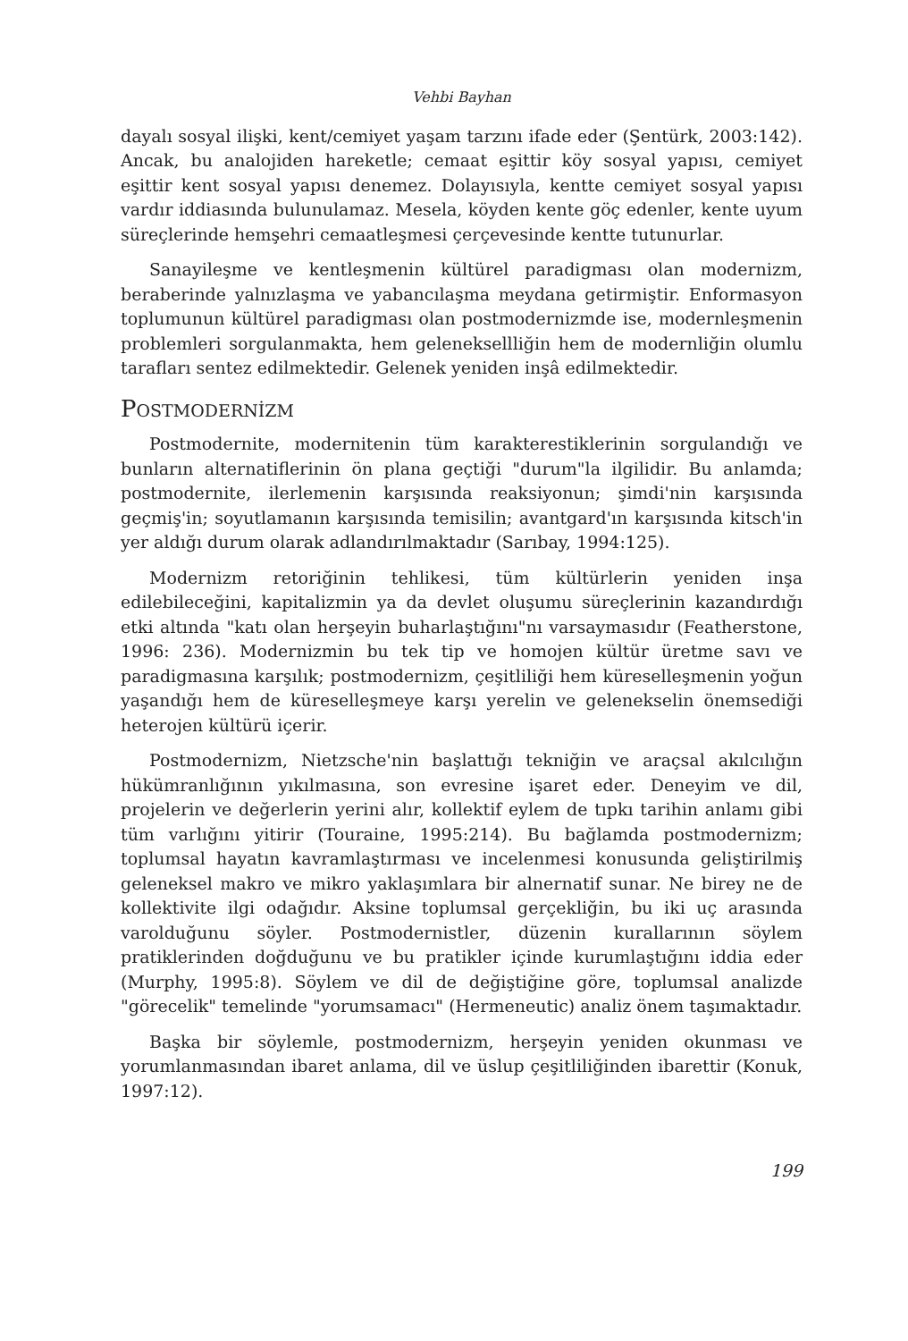Vehbi Bayhan
dayalı sosyal ilişki, kent/cemiyet yaşam tarzını ifade eder (Şentürk, 2003:142). Ancak, bu analojiden hareketle; cemaat eşittir köy sosyal yapısı, cemiyet eşittir kent sosyal yapısı denemez. Dolayısıyla, kentte cemiyet sosyal yapısı vardır iddiasında bulunulamaz. Mesela, köyden kente göç edenler, kente uyum süreçlerinde hemşehri cemaatleşmesi çerçevesinde kentte tutunurlar.
Sanayileşme ve kentleşmenin kültürel paradigması olan modernizm, beraberinde yalnızlaşma ve yabancılaşma meydana getirmiştir. Enformasyon toplumunun kültürel paradigması olan postmodernizmde ise, modernleşmenin problemleri sorgulanmakta, hem geleneksellliğin hem de modernliğin olumlu tarafları sentez edilmektedir. Gelenek yeniden inşâ edilmektedir.
POSTMODERNİZM
Postmodernite, modernitenin tüm karakterestiklerinin sorgulandığı ve bunların alternatiflerinin ön plana geçtiği "durum"la ilgilidir. Bu anlamda; postmodernite, ilerlemenin karşısında reaksiyonun; şimdi'nin karşısında geçmiş'in; soyutlamanın karşısında temisilin; avantgard'ın karşısında kitsch'in yer aldığı durum olarak adlandırılmaktadır (Sarıbay, 1994:125).
Modernizm retoriğinin tehlikesi, tüm kültürlerin yeniden inşa edilebileceğini, kapitalizmin ya da devlet oluşumu süreçlerinin kazandırdığı etki altında "katı olan herşeyin buharlaştığını"nı varsaymasıdır (Featherstone, 1996: 236). Modernizmin bu tek tip ve homojen kültür üretme savı ve paradigmasına karşılık; postmodernizm, çeşitliliği hem küreselleşmenin yoğun yaşandığı hem de küreselleşmeye karşı yerelin ve gelenekselin önemsediği heterojen kültürü içerir.
Postmodernizm, Nietzsche'nin başlattığı tekniğin ve araçsal akılcılığın hükümranlığının yıkılmasına, son evresine işaret eder. Deneyim ve dil, projelerin ve değerlerin yerini alır, kollektif eylem de tıpkı tarihin anlamı gibi tüm varlığını yitirir (Touraine, 1995:214). Bu bağlamda postmodernizm; toplumsal hayatın kavramlaştırması ve incelenmesi konusunda geliştirilmiş geleneksel makro ve mikro yaklaşımlara bir alnernatif sunar. Ne birey ne de kollektivite ilgi odağıdır. Aksine toplumsal gerçekliğin, bu iki uç arasında varolduğunu söyler. Postmodernistler, düzenin kurallarının söylem pratiklerinden doğduğunu ve bu pratikler içinde kurumlaştığını iddia eder (Murphy, 1995:8). Söylem ve dil de değiştiğine göre, toplumsal analizde "görecelik" temelinde "yorumsamacı" (Hermeneutic) analiz önem taşımaktadır.
Başka bir söylemle, postmodernizm, herşeyin yeniden okunması ve yorumlanmasından ibaret anlama, dil ve üslup çeşitliliğinden ibarettir (Konuk, 1997:12).
199